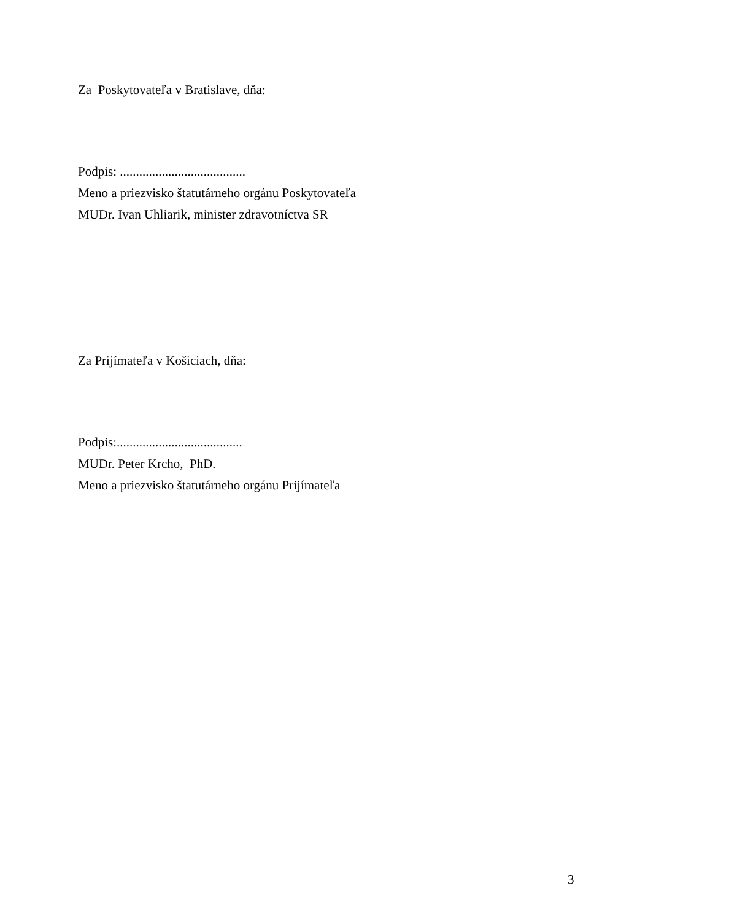Za Poskytovateľa v Bratislave, dňa:
Podpis: .......................................
Meno a priezvisko štatutárneho orgánu Poskytovateľa
MUDr. Ivan Uhliarik, minister zdravotníctva SR
Za Prijímateľa v Košiciach, dňa:
Podpis:.......................................
MUDr. Peter Krcho, PhD.
Meno a priezvisko štatutárneho orgánu Prijímateľa
3